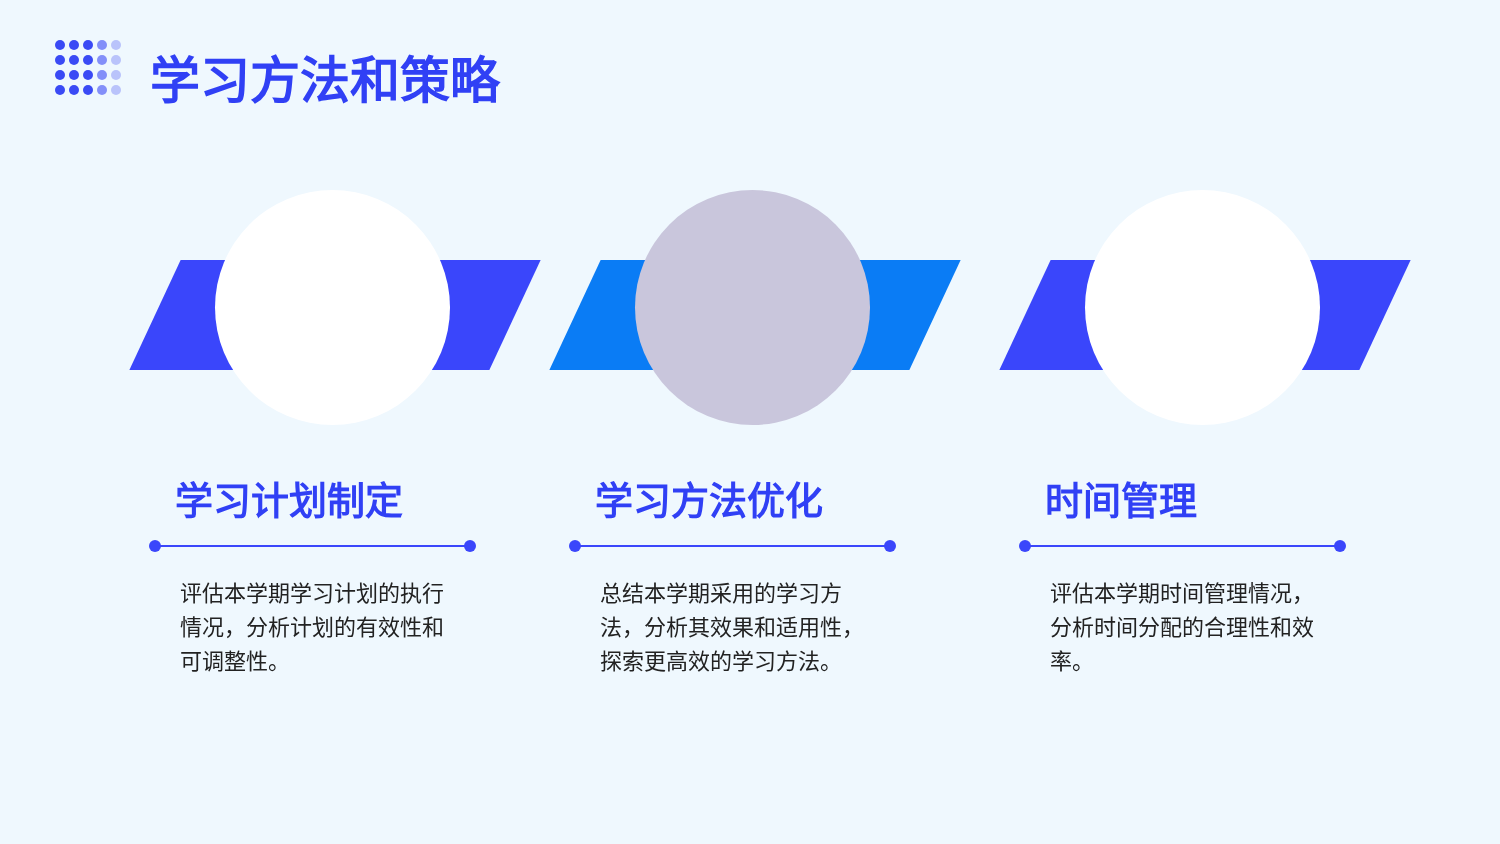学习方法和策略
学习计划制定
评估本学期学习计划的执行情况，分析计划的有效性和可调整性。
学习方法优化
总结本学期采用的学习方法，分析其效果和适用性，探索更高效的学习方法。
时间管理
评估本学期时间管理情况，分析时间分配的合理性和效率。